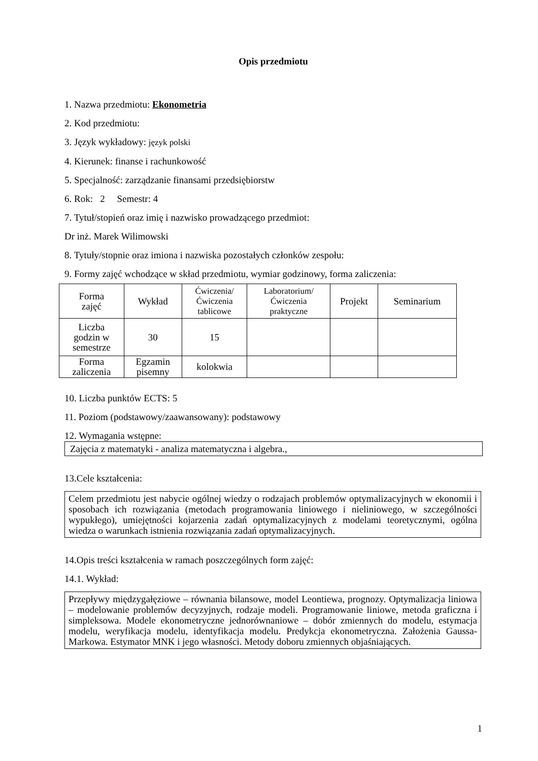Opis przedmiotu
1. Nazwa przedmiotu: Ekonometria
2. Kod przedmiotu:
3. Język wykładowy: język polski
4. Kierunek: finanse i rachunkowość
5. Specjalność: zarządzanie finansami przedsiębiorstw
6. Rok: 2 Semestr: 4
7. Tytuł/stopień oraz imię i nazwisko prowadzącego przedmiot:
Dr inż. Marek Wilimowski
8. Tytuły/stopnie oraz imiona i nazwiska pozostałych członków zespołu:
9. Formy zajęć wchodzące w skład przedmiotu, wymiar godzinowy, forma zaliczenia:
| Forma zajęć | Wykład | Ćwiczenia/ Ćwiczenia tablicowe | Laboratorium/ Ćwiczenia praktyczne | Projekt | Seminarium |
| Liczba godzin w semestrze | 30 | 15 | | | |
| Forma zaliczenia | Egzamin pisemny | kolokwia | | | |
10. Liczba punktów ECTS: 5
11. Poziom (podstawowy/zaawansowany): podstawowy
12. Wymagania wstępne:
Zajęcia z matematyki - analiza matematyczna i algebra.,
13.Cele kształcenia:
Celem przedmiotu jest nabycie ogólnej wiedzy o rodzajach problemów optymalizacyjnych w ekonomii i sposobach ich rozwiązania (metodach programowania liniowego i nieliniowego, w szczególności wypukłego), umiejętności kojarzenia zadań optymalizacyjnych z modelami teoretycznymi, ogólna wiedza o warunkach istnienia rozwiązania zadań optymalizacyjnych.
14.Opis treści kształcenia w ramach poszczególnych form zajęć:
14.1. Wykład:
Przepływy międzygałęziowe – równania bilansowe, model Leontiewa, prognozy. Optymalizacja liniowa – modelowanie problemów decyzyjnych, rodzaje modeli. Programowanie liniowe, metoda graficzna i simpleksowa. Modele ekonometryczne jednorównaniowe – dobór zmiennych do modelu, estymacja modelu, weryfikacja modelu, identyfikacja modelu. Predykcja ekonometryczna. Założenia Gaussa-Markowa. Estymator MNK i jego własności. Metody doboru zmiennych objaśniających.
1